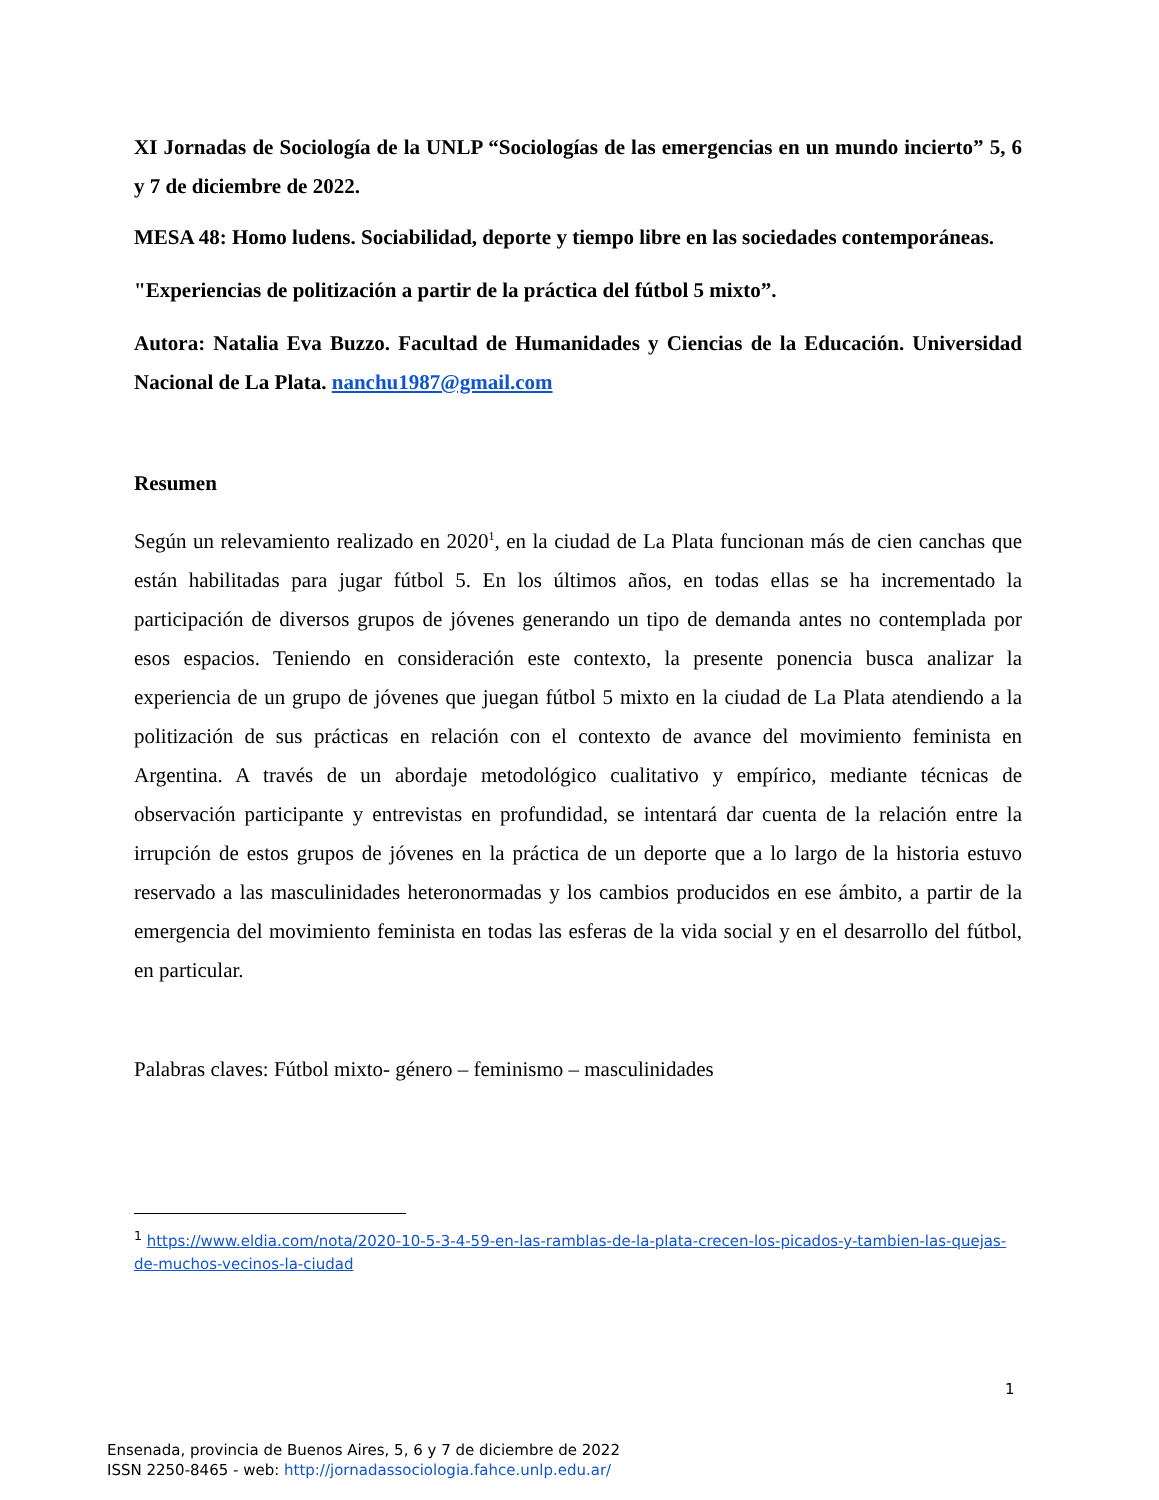XI Jornadas de Sociología de la UNLP “Sociologías de las emergencias en un mundo incierto” 5, 6 y 7 de diciembre de 2022.
MESA 48: Homo ludens. Sociabilidad, deporte y tiempo libre en las sociedades contemporáneas.
"Experiencias de politización a partir de la práctica del fútbol 5 mixto”.
Autora: Natalia Eva Buzzo. Facultad de Humanidades y Ciencias de la Educación. Universidad Nacional de La Plata. nanchu1987@gmail.com
Resumen
Según un relevamiento realizado en 2020<sup>1</sup>, en la ciudad de La Plata funcionan más de cien canchas que están habilitadas para jugar fútbol 5. En los últimos años, en todas ellas se ha incrementado la participación de diversos grupos de jóvenes generando un tipo de demanda antes no contemplada por esos espacios. Teniendo en consideración este contexto, la presente ponencia busca analizar la experiencia de un grupo de jóvenes que juegan fútbol 5 mixto en la ciudad de La Plata atendiendo a la politización de sus prácticas en relación con el contexto de avance del movimiento feminista en Argentina. A través de un abordaje metodológico cualitativo y empírico, mediante técnicas de observación participante y entrevistas en profundidad, se intentará dar cuenta de la relación entre la irrupción de estos grupos de jóvenes en la práctica de un deporte que a lo largo de la historia estuvo reservado a las masculinidades heteronormadas y los cambios producidos en ese ámbito, a partir de la emergencia del movimiento feminista en todas las esferas de la vida social y en el desarrollo del fútbol, en particular.
Palabras claves: Fútbol mixto- género – feminismo – masculinidades
<sup>1</sup> https://www.eldia.com/nota/2020-10-5-3-4-59-en-las-ramblas-de-la-plata-crecen-los-picados-y-tambien-las-quejas-de-muchos-vecinos-la-ciudad
1
Ensenada, provincia de Buenos Aires, 5, 6 y 7 de diciembre de 2022
ISSN 2250-8465 - web: http://jornadassociologia.fahce.unlp.edu.ar/